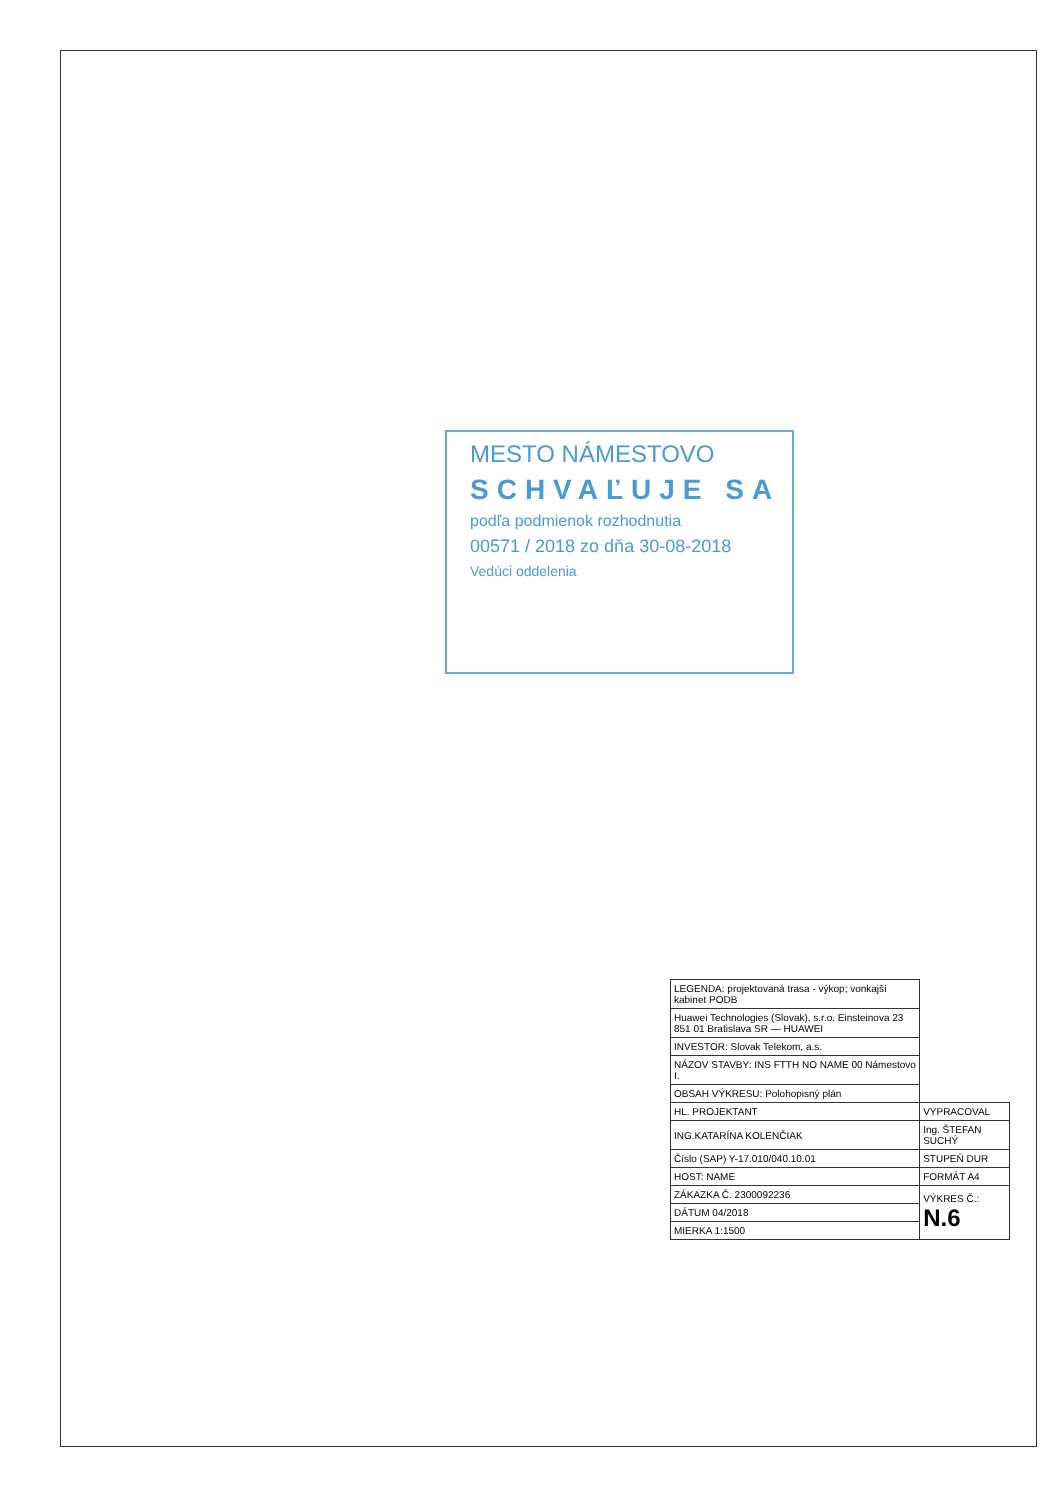MESTO NÁMESTOVO
SCHVAĽUJE SA
podľa podmienok rozhodnutia
00571 / 2018 zo dňa 30-08-2018
Vedúci oddelenia
| LEGENDA: projektovaná trasa - výkop; vonkajší kabinet PODB | |
| Huawei Technologies (Slovak), s.r.o. Einsteinova 23 851 01 Bratislava SR — HUAWEI | |
| INVESTOR: Slovak Telekom, a.s. | |
| NÁZOV STAVBY: INS FTTH NO NAME 00 Námestovo I. | |
| OBSAH VÝKRESU: Polohopisný plán | |
| HL. PROJEKTANT | VYPRACOVAL |
| ING.KATARÍNA KOLENČIAK | Ing. ŠTEFAN SUCHÝ |
| Číslo (SAP) Y-17.010/040.10.01 | STUPEŇ DUR |
| HOST: NAME | FORMÁT A4 |
| ZÁKAZKA Č. 2300092236 | VÝKRES Č.: N.6 |
| DÁTUM 04/2018 | |
| MIERKA 1:1500 | |